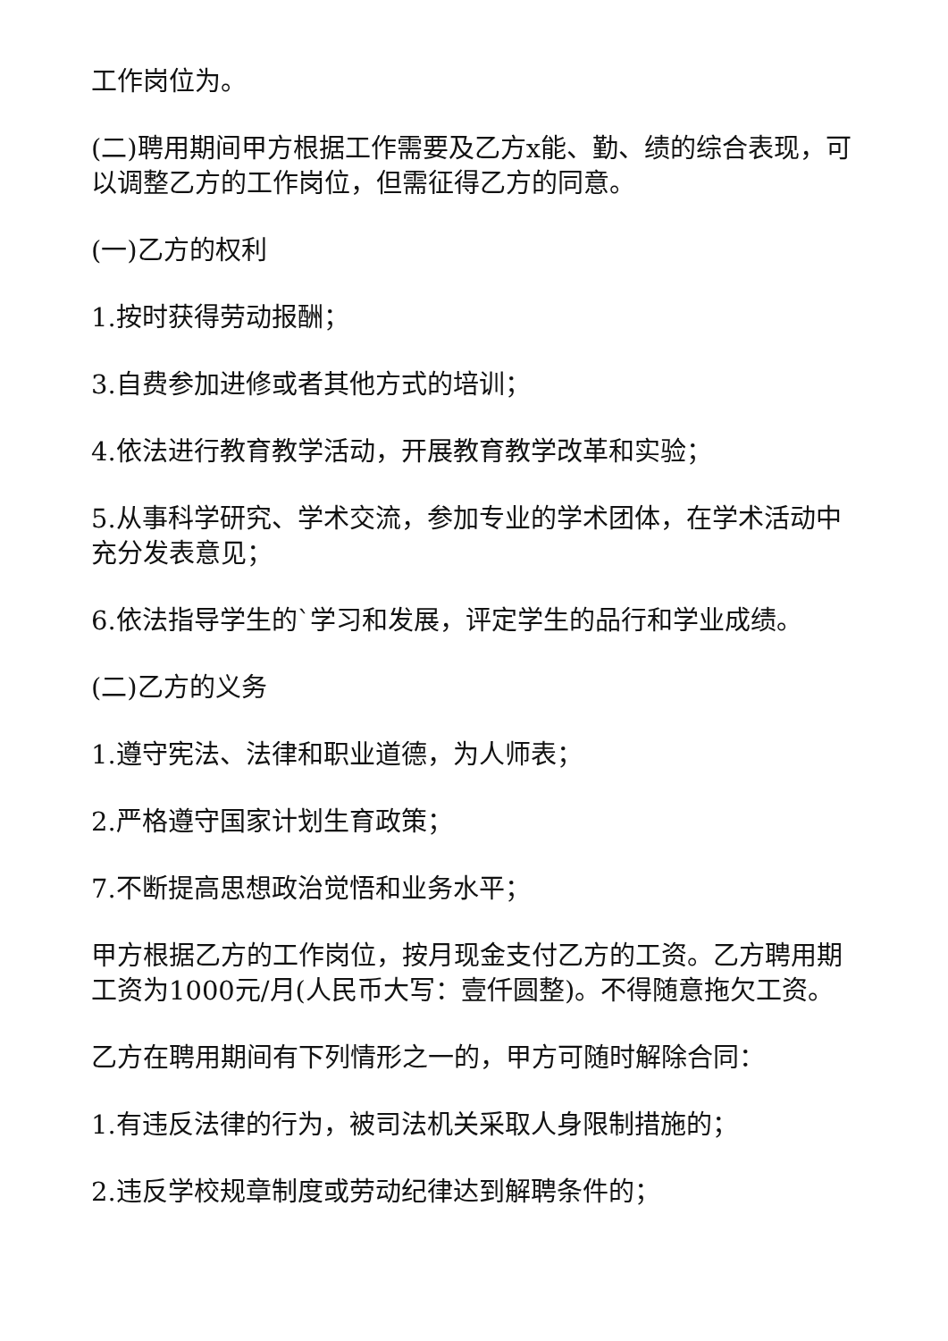工作岗位为。
(二)聘用期间甲方根据工作需要及乙方x能、勤、绩的综合表现，可以调整乙方的工作岗位，但需征得乙方的同意。
(一)乙方的权利
1.按时获得劳动报酬；
3.自费参加进修或者其他方式的培训；
4.依法进行教育教学活动，开展教育教学改革和实验；
5.从事科学研究、学术交流，参加专业的学术团体，在学术活动中充分发表意见；
6.依法指导学生的`学习和发展，评定学生的品行和学业成绩。
(二)乙方的义务
1.遵守宪法、法律和职业道德，为人师表；
2.严格遵守国家计划生育政策；
7.不断提高思想政治觉悟和业务水平；
甲方根据乙方的工作岗位，按月现金支付乙方的工资。乙方聘用期工资为1000元/月(人民币大写：壹仟圆整)。不得随意拖欠工资。
乙方在聘用期间有下列情形之一的，甲方可随时解除合同：
1.有违反法律的行为，被司法机关采取人身限制措施的；
2.违反学校规章制度或劳动纪律达到解聘条件的；